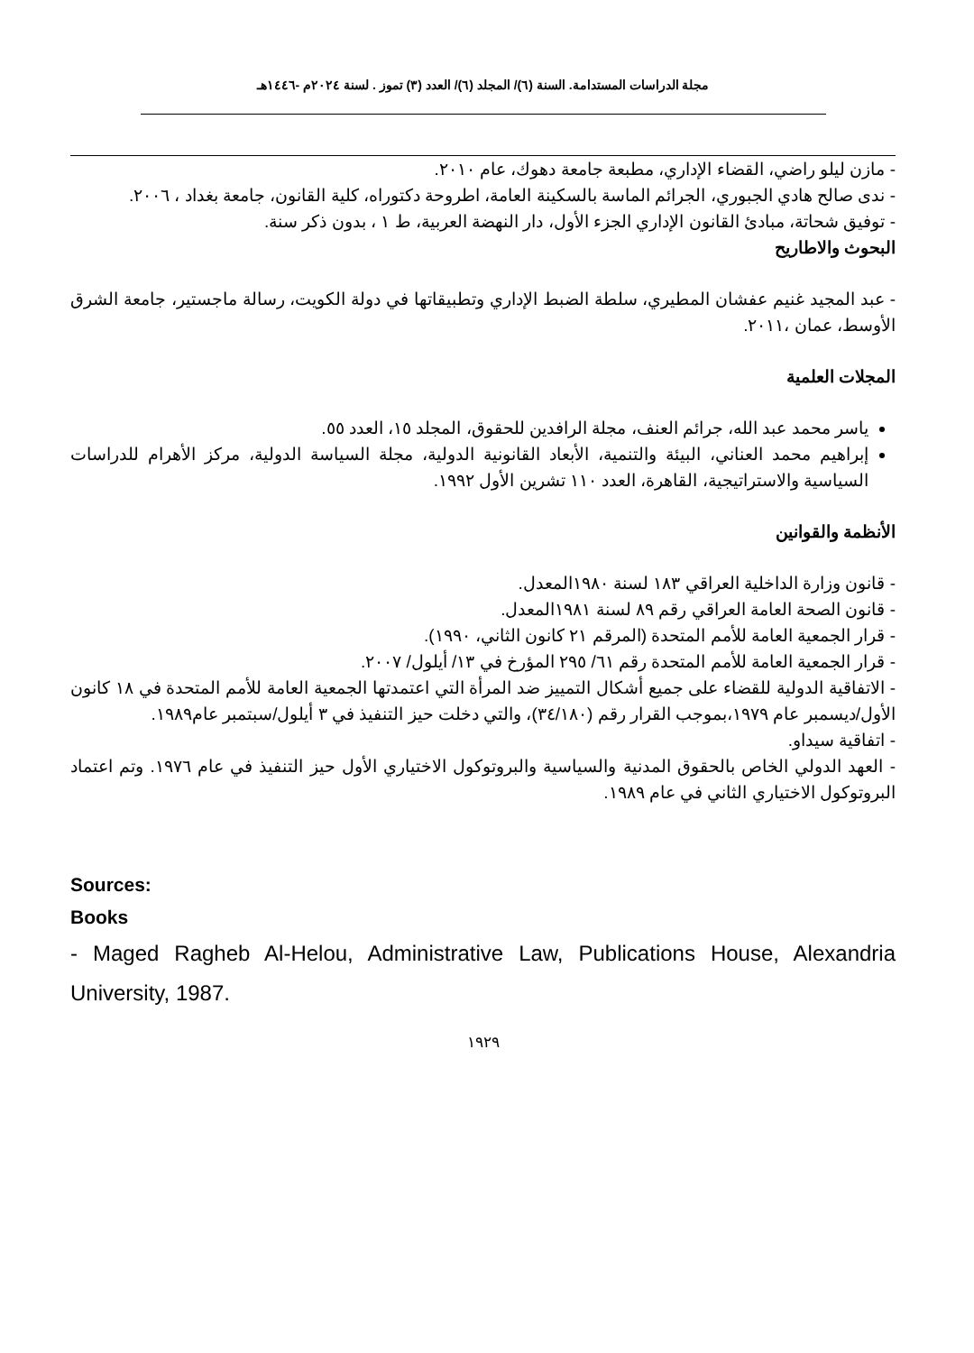مجلة الدراسات المستدامة. السنة (٦)/ المجلد (٦)/ العدد (٣) تموز . لسنة ٢٠٢٤م -١٤٤٦هـ
- مازن ليلو راضي، القضاء الإداري، مطبعة جامعة دهوك، عام ٢٠١٠.
- ندى صالح هادي الجبوري، الجرائم الماسة بالسكينة العامة، اطروحة دكتوراه، كلية القانون، جامعة بغداد ، ٢٠٠٦.
- توفيق شحاتة، مبادئ القانون الإداري الجزء الأول، دار النهضة العربية، ط ١ ، بدون ذكر سنة.
البحوث والاطاريح
- عبد المجيد غنيم عفشان المطيري، سلطة الضبط الإداري وتطبيقاتها في دولة الكويت، رسالة ماجستير، جامعة الشرق الأوسط، عمان ،٢٠١١.
المجلات العلمية
ياسر محمد عبد الله، جرائم العنف، مجلة الرافدين للحقوق، المجلد ١٥، العدد ٥٥.
إبراهيم محمد العناني، البيئة والتنمية، الأبعاد القانونية الدولية، مجلة السياسة الدولية، مركز الأهرام للدراسات السياسية والاستراتيجية، القاهرة، العدد ١١٠ تشرين الأول ١٩٩٢.
الأنظمة والقوانين
- قانون وزارة الداخلية العراقي ١٨٣ لسنة ١٩٨٠المعدل.
- قانون الصحة العامة العراقي رقم ٨٩ لسنة ١٩٨١المعدل.
- قرار الجمعية العامة للأمم المتحدة (المرقم ٢١ كانون الثاني، ١٩٩٠).
- قرار الجمعية العامة للأمم المتحدة رقم ٦١/ ٢٩٥ المؤرخ في ١٣/ أيلول/ ٢٠٠٧.
- الاتفاقية الدولية للقضاء على جميع أشكال التمييز ضد المرأة التي اعتمدتها الجمعية العامة للأمم المتحدة في ١٨ كانون الأول/ديسمبر عام ١٩٧٩،بموجب القرار رقم (٣٤/١٨٠)، والتي دخلت حيز التنفيذ في ٣ أيلول/سبتمبر عام١٩٨٩.
- اتفاقية سيداو.
- العهد الدولي الخاص بالحقوق المدنية والسياسية والبروتوكول الاختياري الأول حيز التنفيذ في عام ١٩٧٦. وتم اعتماد البروتوكول الاختياري الثاني في عام ١٩٨٩.
Sources:
Books
- Maged Ragheb Al-Helou, Administrative Law, Publications House, Alexandria University, 1987.
١٩٢٩